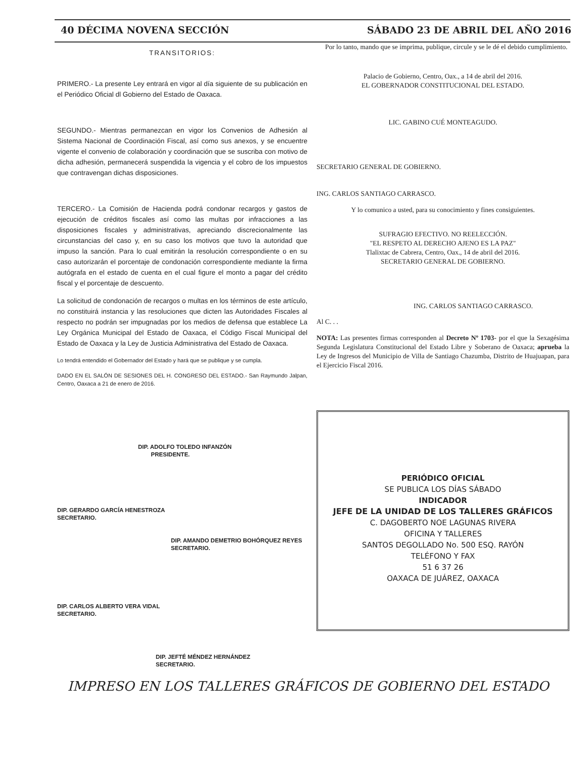40 DÉCIMA NOVENA SECCIÓN SÁBADO 23 DE ABRIL DEL AÑO 2016
TRANSITORIOS:
PRIMERO.- La presente Ley entrará en vigor al día siguiente de su publicación en el Periódico Oficial dl Gobierno del Estado de Oaxaca.
SEGUNDO.- Mientras permanezcan en vigor los Convenios de Adhesión al Sistema Nacional de Coordinación Fiscal, así como sus anexos, y se encuentre vigente el convenio de colaboración y coordinación que se suscriba con motivo de dicha adhesión, permanecerá suspendida la vigencia y el cobro de los impuestos que contravengan dichas disposiciones.
TERCERO.- La Comisión de Hacienda podrá condonar recargos y gastos de ejecución de créditos fiscales así como las multas por infracciones a las disposiciones fiscales y administrativas, apreciando discrecionalmente las circunstancias del caso y, en su caso los motivos que tuvo la autoridad que impuso la sanción. Para lo cual emitirán la resolución correspondiente o en su caso autorizarán el porcentaje de condonación correspondiente mediante la firma autógrafa en el estado de cuenta en el cual figure el monto a pagar del crédito fiscal y el porcentaje de descuento.
La solicitud de condonación de recargos o multas en los términos de este artículo, no constituirá instancia y las resoluciones que dicten las Autoridades Fiscales al respecto no podrán ser impugnadas por los medios de defensa que establece La Ley Orgánica Municipal del Estado de Oaxaca, el Código Fiscal Municipal del Estado de Oaxaca y la Ley de Justicia Administrativa del Estado de Oaxaca.
Lo tendrá entendido el Gobernador del Estado y hará que se publique y se cumpla.
DADO EN EL SALÓN DE SESIONES DEL H. CONGRESO DEL ESTADO.- San Raymundo Jalpan, Centro, Oaxaca a 21 de enero de 2016.
DIP. ADOLFO TOLEDO INFANZÓN
PRESIDENTE.
DIP. GERARDO GARCÍA HENESTROZA
SECRETARIO.
DIP. AMANDO DEMETRIO BOHÓRQUEZ REYES
SECRETARIO.
DIP. CARLOS ALBERTO VERA VIDAL
SECRETARIO.
DIP. JEFTÉ MÉNDEZ HERNÁNDEZ
SECRETARIO.
Por lo tanto, mando que se imprima, publique, circule y se le dé el debido cumplimiento.
Palacio de Gobierno, Centro, Oax., a 14 de abril del 2016.
EL GOBERNADOR CONSTITUCIONAL DEL ESTADO.
LIC. GABINO CUÉ MONTEAGUDO.
SECRETARIO GENERAL DE GOBIERNO.
ING. CARLOS SANTIAGO CARRASCO.
Y lo comunico a usted, para su conocimiento y fines consiguientes.
SUFRAGIO EFECTIVO. NO REELECCIÓN.
"EL RESPETO AL DERECHO AJENO ES LA PAZ"
Tlalixtac de Cabrera, Centro, Oax., 14 de abril del 2016.
SECRETARIO GENERAL DE GOBIERNO.
ING. CARLOS SANTIAGO CARRASCO.
Al C. . .
NOTA: Las presentes firmas corresponden al Decreto Nº 1703- por el que la Sexagésima Segunda Legislatura Constitucional del Estado Libre y Soberano de Oaxaca; aprueba la Ley de Ingresos del Municipio de Villa de Santiago Chazumba, Distrito de Huajuapan, para el Ejercicio Fiscal 2016.
PERIÓDICO OFICIAL
SE PUBLICA LOS DÍAS SÁBADO
INDICADOR
JEFE DE LA UNIDAD DE LOS TALLERES GRÁFICOS
C. DAGOBERTO NOE LAGUNAS RIVERA
OFICINA Y TALLERES
SANTOS DEGOLLADO No. 500 ESQ. RAYÓN
TELÉFONO Y FAX
51 6 37 26
OAXACA DE JUÁREZ, OAXACA
IMPRESO EN LOS TALLERES GRÁFICOS DE GOBIERNO DEL ESTADO